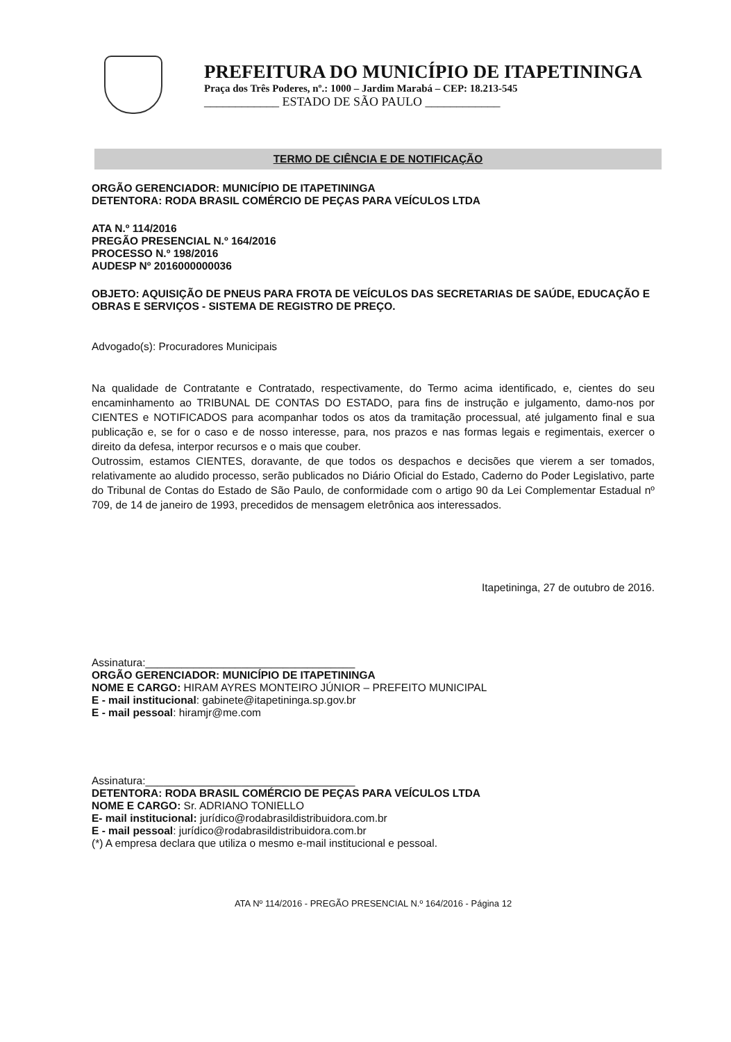PREFEITURA DO MUNICÍPIO DE ITAPETININGA
Praça dos Três Poderes, nº.: 1000 – Jardim Marabá – CEP: 18.213-545
____________ ESTADO DE SÃO PAULO ____________
TERMO DE CIÊNCIA E DE NOTIFICAÇÃO
ORGÃO GERENCIADOR: MUNICÍPIO DE ITAPETININGA
DETENTORA: RODA BRASIL COMÉRCIO DE PEÇAS PARA VEÍCULOS LTDA
ATA N.º 114/2016
PREGÃO PRESENCIAL N.º 164/2016
PROCESSO N.º 198/2016
AUDESP Nº 2016000000036
OBJETO: AQUISIÇÃO DE PNEUS PARA FROTA DE VEÍCULOS DAS SECRETARIAS DE SAÚDE, EDUCAÇÃO E OBRAS E SERVIÇOS - SISTEMA DE REGISTRO DE PREÇO.
Advogado(s): Procuradores Municipais
Na qualidade de Contratante e Contratado, respectivamente, do Termo acima identificado, e, cientes do seu encaminhamento ao TRIBUNAL DE CONTAS DO ESTADO, para fins de instrução e julgamento, damo-nos por CIENTES e NOTIFICADOS para acompanhar todos os atos da tramitação processual, até julgamento final e sua publicação e, se for o caso e de nosso interesse, para, nos prazos e nas formas legais e regimentais, exercer o direito da defesa, interpor recursos e o mais que couber.
Outrossim, estamos CIENTES, doravante, de que todos os despachos e decisões que vierem a ser tomados, relativamente ao aludido processo, serão publicados no Diário Oficial do Estado, Caderno do Poder Legislativo, parte do Tribunal de Contas do Estado de São Paulo, de conformidade com o artigo 90 da Lei Complementar Estadual nº 709, de 14 de janeiro de 1993, precedidos de mensagem eletrônica aos interessados.
Itapetininga, 27 de outubro de 2016.
Assinatura:___________________________________
ORGÃO GERENCIADOR: MUNICÍPIO DE ITAPETININGA
NOME E CARGO: HIRAM AYRES MONTEIRO JÚNIOR – PREFEITO MUNICIPAL
E - mail institucional: gabinete@itapetininga.sp.gov.br
E - mail pessoal: hiramjr@me.com
Assinatura:___________________________________
DETENTORA: RODA BRASIL COMÉRCIO DE PEÇAS PARA VEÍCULOS LTDA
NOME E CARGO: Sr. ADRIANO TONIELLO
E- mail institucional: jurídico@rodabrasildistribuidora.com.br
E - mail pessoal: jurídico@rodabrasildistribuidora.com.br
(*) A empresa declara que utiliza o mesmo e-mail institucional e pessoal.
ATA Nº 114/2016 - PREGÃO PRESENCIAL N.º 164/2016 - Página 12